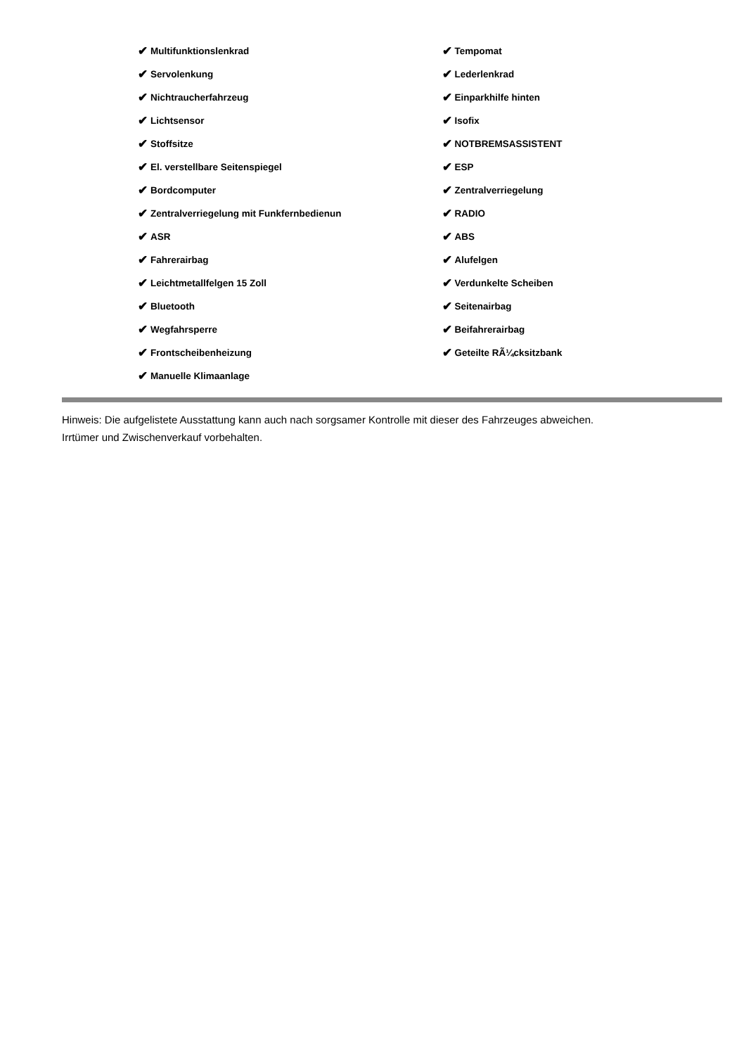✔ Multifunktionslenkrad
✔ Servolenkung
✔ Nichtraucherfahrzeug
✔ Lichtsensor
✔ Stoffsitze
✔ El. verstellbare Seitenspiegel
✔ Bordcomputer
✔ Zentralverriegelung mit Funkfernbedienun
✔ ASR
✔ Fahrerairbag
✔ Leichtmetallfelgen 15 Zoll
✔ Bluetooth
✔ Wegfahrsperre
✔ Frontscheibenheizung
✔ Manuelle Klimaanlage
✔ Tempomat
✔ Lederlenkrad
✔ Einparkhilfe hinten
✔ Isofix
✔ NOTBREMSASSISTENT
✔ ESP
✔ Zentralverriegelung
✔ RADIO
✔ ABS
✔ Alufelgen
✔ Verdunkelte Scheiben
✔ Seitenairbag
✔ Beifahrerairbag
✔ Geteilte RÃ¼cksitzbank
Hinweis: Die aufgelistete Ausstattung kann auch nach sorgsamer Kontrolle mit dieser des Fahrzeuges abweichen. Irrtümer und Zwischenverkauf vorbehalten.